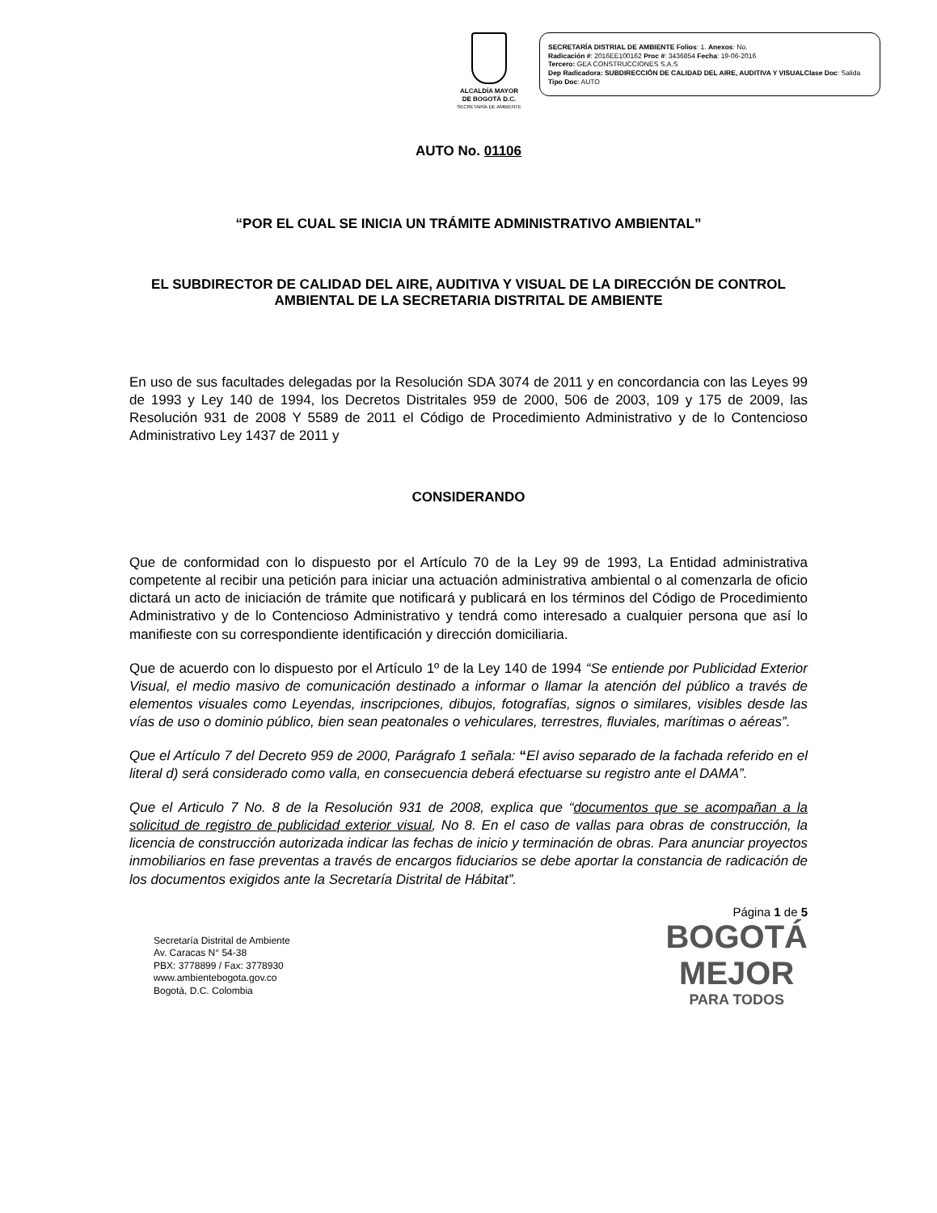ALCALDÍA MAYOR
DE BOGOTÁ D.C.
SECRETARÍA DE AMBIENTE
SECRETARÍA DISTRIAL DE AMBIENTE Folios: 1. Anexos: No.
Radicación #: 2016EE100162 Proc #: 3436854 Fecha: 19-06-2016
Tercero: GEA CONSTRUCCIONES S.A.S
Dep Radicadora: SUBDIRECCIÓN DE CALIDAD DEL AIRE, AUDITIVA Y VISUALClase Doc: Salida Tipo Doc: AUTO
AUTO No. 01106
“POR EL CUAL SE INICIA UN TRÁMITE ADMINISTRATIVO AMBIENTAL”
EL SUBDIRECTOR DE CALIDAD DEL AIRE, AUDITIVA Y VISUAL DE LA DIRECCIÓN DE CONTROL AMBIENTAL DE LA SECRETARIA DISTRITAL DE AMBIENTE
En uso de sus facultades delegadas por la Resolución SDA 3074 de 2011 y en concordancia con las Leyes 99 de 1993 y Ley 140 de 1994, los Decretos Distritales 959 de 2000, 506 de 2003, 109 y 175 de 2009, las Resolución 931 de 2008 Y 5589 de 2011 el Código de Procedimiento Administrativo y de lo Contencioso Administrativo Ley 1437 de 2011 y
CONSIDERANDO
Que de conformidad con lo dispuesto por el Artículo 70 de la Ley 99 de 1993, La Entidad administrativa competente al recibir una petición para iniciar una actuación administrativa ambiental o al comenzarla de oficio dictará un acto de iniciación de trámite que notificará y publicará en los términos del Código de Procedimiento Administrativo y de lo Contencioso Administrativo y tendrá como interesado a cualquier persona que así lo manifieste con su correspondiente identificación y dirección domiciliaria.
Que de acuerdo con lo dispuesto por el Artículo 1º de la Ley 140 de 1994 “Se entiende por Publicidad Exterior Visual, el medio masivo de comunicación destinado a informar o llamar la atención del público a través de elementos visuales como Leyendas, inscripciones, dibujos, fotografías, signos o similares, visibles desde las vías de uso o dominio público, bien sean peatonales o vehiculares, terrestres, fluviales, marítimas o aéreas”.
Que el Artículo 7 del Decreto 959 de 2000, Parágrafo 1 señala: “El aviso separado de la fachada referido en el literal d) será considerado como valla, en consecuencia deberá efectuarse su registro ante el DAMA”.
Que el Articulo 7 No. 8 de la Resolución 931 de 2008, explica que “documentos que se acompañan a la solicitud de registro de publicidad exterior visual, No 8. En el caso de vallas para obras de construcción, la licencia de construcción autorizada indicar las fechas de inicio y terminación de obras. Para anunciar proyectos inmobiliarios en fase preventas a través de encargos fiduciarios se debe aportar la constancia de radicación de los documentos exigidos ante la Secretaría Distrital de Hábitat”.
Página 1 de 5
Secretaría Distrital de Ambiente
Av. Caracas N° 54-38
PBX: 3778899 / Fax: 3778930
www.ambientebogota.gov.co
Bogotá, D.C. Colombia
BOGOTÁ
MEJOR
PARA TODOS